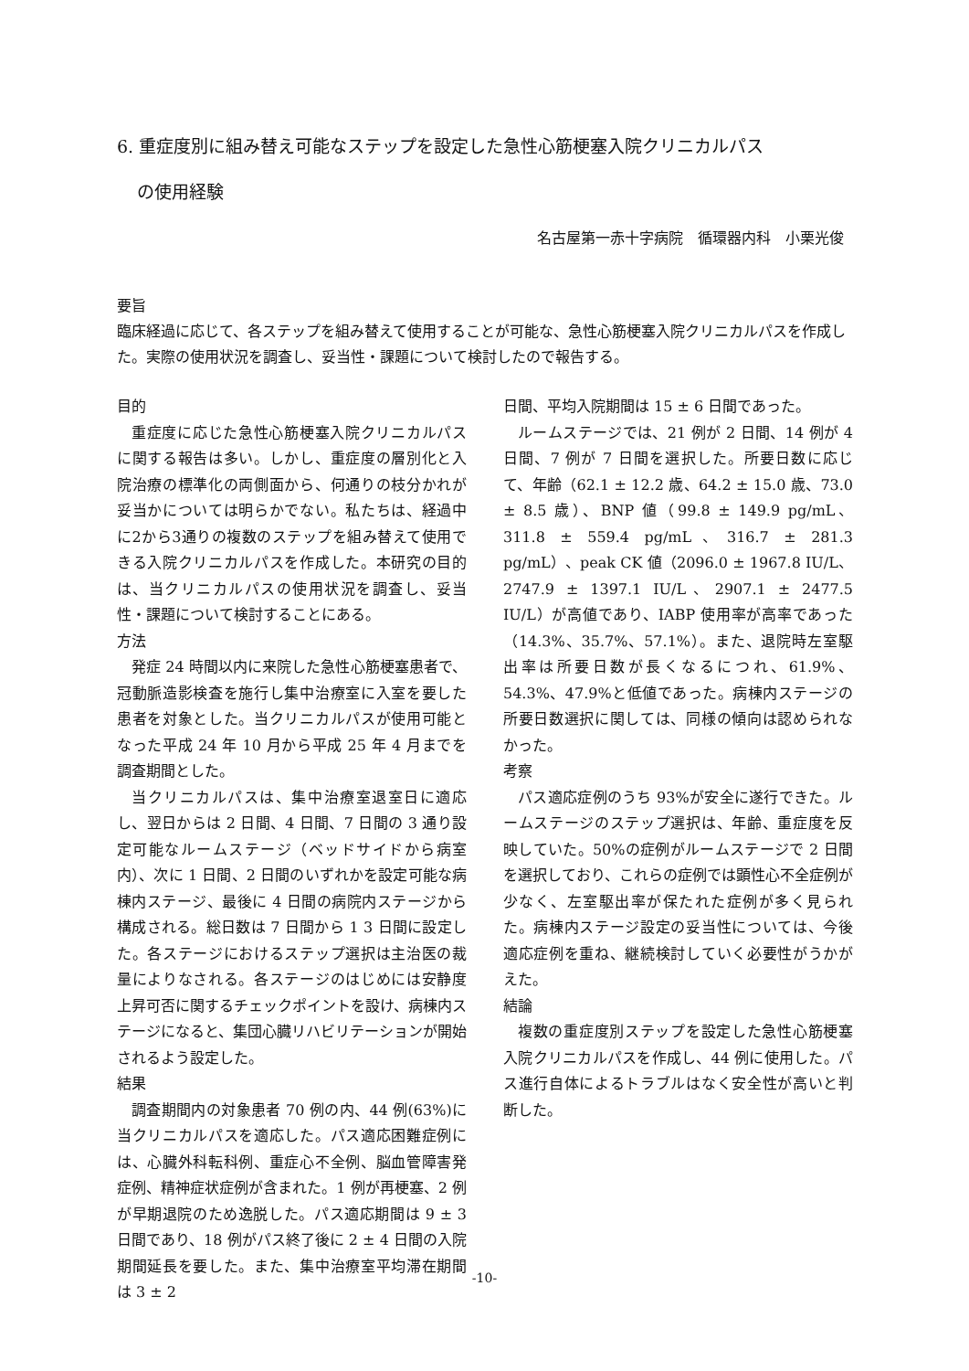6. 重症度別に組み替え可能なステップを設定した急性心筋梗塞入院クリニカルパス
の使用経験
名古屋第一赤十字病院　循環器内科　小栗光俊
要旨
臨床経過に応じて、各ステップを組み替えて使用することが可能な、急性心筋梗塞入院クリニカルパスを作成した。実際の使用状況を調査し、妥当性・課題について検討したので報告する。
目的
重症度に応じた急性心筋梗塞入院クリニカルパスに関する報告は多い。しかし、重症度の層別化と入院治療の標準化の両側面から、何通りの枝分かれが妥当かについては明らかでない。私たちは、経過中に2から3通りの複数のステップを組み替えて使用できる入院クリニカルパスを作成した。本研究の目的は、当クリニカルパスの使用状況を調査し、妥当性・課題について検討することにある。
方法
発症 24 時間以内に来院した急性心筋梗塞患者で、冠動脈造影検査を施行し集中治療室に入室を要した患者を対象とした。当クリニカルパスが使用可能となった平成 24 年 10 月から平成 25 年 4 月までを調査期間とした。
当クリニカルパスは、集中治療室退室日に適応し、翌日からは 2 日間、4 日間、7 日間の 3 通り設定可能なルームステージ（ベッドサイドから病室内）、次に 1 日間、2 日間のいずれかを設定可能な病棟内ステージ、最後に 4 日間の病院内ステージから構成される。総日数は 7 日間から 1 3 日間に設定した。各ステージにおけるステップ選択は主治医の裁量によりなされる。各ステージのはじめには安静度上昇可否に関するチェックポイントを設け、病棟内ステージになると、集団心臓リハビリテーションが開始されるよう設定した。
結果
調査期間内の対象患者 70 例の内、44 例(63%)に当クリニカルパスを適応した。パス適応困難症例には、心臓外科転科例、重症心不全例、脳血管障害発症例、精神症状症例が含まれた。1 例が再梗塞、2 例が早期退院のため逸脱した。パス適応期間は 9 ± 3 日間であり、18 例がパス終了後に 2 ± 4 日間の入院期間延長を要した。また、集中治療室平均滞在期間は 3 ± 2
日間、平均入院期間は 15 ± 6 日間であった。
ルームステージでは、21 例が 2 日間、14 例が 4 日間、7 例が 7 日間を選択した。所要日数に応じて、年齢（62.1 ± 12.2 歳、64.2 ± 15.0 歳、73.0 ± 8.5 歳）、BNP 値（99.8 ± 149.9 pg/mL、311.8 ± 559.4 pg/mL、316.7 ± 281.3 pg/mL）、peak CK 値（2096.0 ± 1967.8 IU/L、2747.9 ± 1397.1 IU/L、2907.1 ± 2477.5 IU/L）が高値であり、IABP 使用率が高率であった（14.3%、35.7%、57.1%）。また、退院時左室駆出率は所要日数が長くなるにつれ、61.9%、54.3%、47.9%と低値であった。病棟内ステージの所要日数選択に関しては、同様の傾向は認められなかった。
考察
パス適応症例のうち 93%が安全に遂行できた。ルームステージのステップ選択は、年齢、重症度を反映していた。50%の症例がルームステージで 2 日間を選択しており、これらの症例では顕性心不全症例が少なく、左室駆出率が保たれた症例が多く見られた。病棟内ステージ設定の妥当性については、今後適応症例を重ね、継続検討していく必要性がうかがえた。
結論
複数の重症度別ステップを設定した急性心筋梗塞入院クリニカルパスを作成し、44 例に使用した。パス進行自体によるトラブルはなく安全性が高いと判断した。
-10-